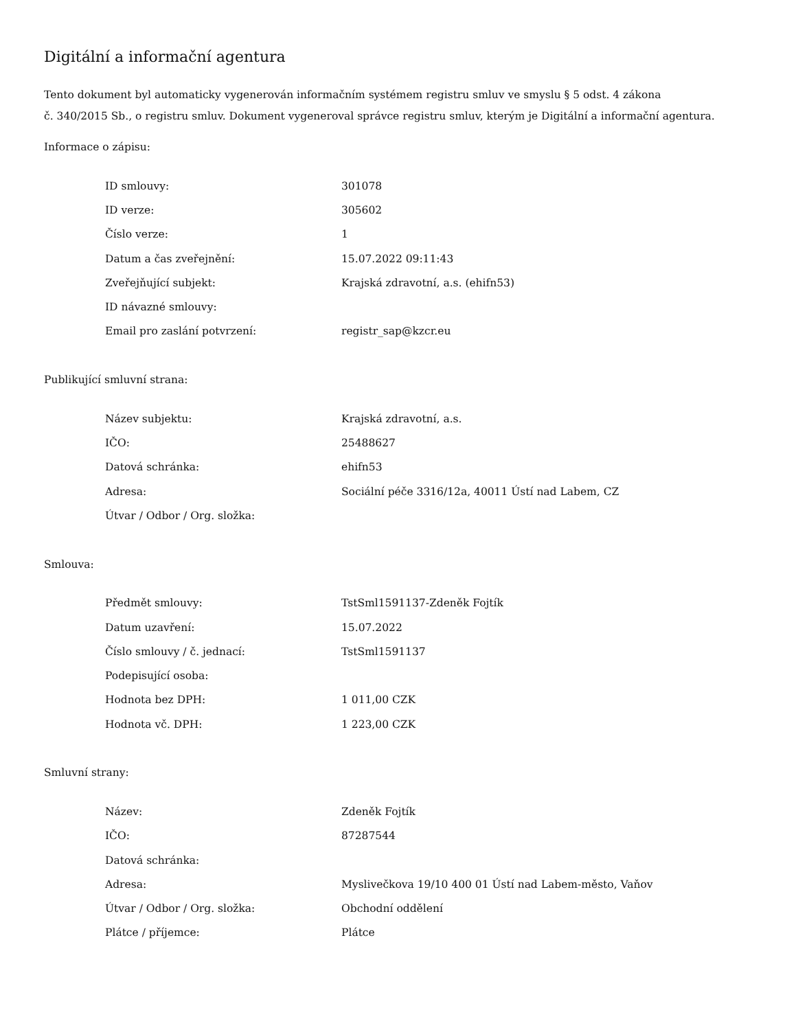Digitální a informační agentura
Tento dokument byl automaticky vygenerován informačním systémem registru smluv ve smyslu § 5 odst. 4 zákona
č. 340/2015 Sb., o registru smluv. Dokument vygeneroval správce registru smluv, kterým je Digitální a informační agentura.
Informace o zápisu:
| ID smlouvy: | 301078 |
| ID verze: | 305602 |
| Číslo verze: | 1 |
| Datum a čas zveřejnění: | 15.07.2022 09:11:43 |
| Zveřejňující subjekt: | Krajská zdravotní, a.s. (ehifn53) |
| ID návazné smlouvy: | |
| Email pro zaslání potvrzení: | registr_sap@kzcr.eu |
Publikující smluvní strana:
| Název subjektu: | Krajská zdravotní, a.s. |
| IČO: | 25488627 |
| Datová schránka: | ehifn53 |
| Adresa: | Sociální péče 3316/12a, 40011 Ústí nad Labem, CZ |
| Útvar / Odbor / Org. složka: | |
Smlouva:
| Předmět smlouvy: | TstSml1591137-Zdeněk Fojtík |
| Datum uzavření: | 15.07.2022 |
| Číslo smlouvy / č. jednací: | TstSml1591137 |
| Podepisující osoba: | |
| Hodnota bez DPH: | 1 011,00 CZK |
| Hodnota vč. DPH: | 1 223,00 CZK |
Smluvní strany:
| Název: | Zdeněk Fojtík |
| IČO: | 87287544 |
| Datová schránka: | |
| Adresa: | Myslivečkova 19/10 400 01 Ústí nad Labem-město, Vaňov |
| Útvar / Odbor / Org. složka: | Obchodní oddělení |
| Plátce / příjemce: | Plátce |